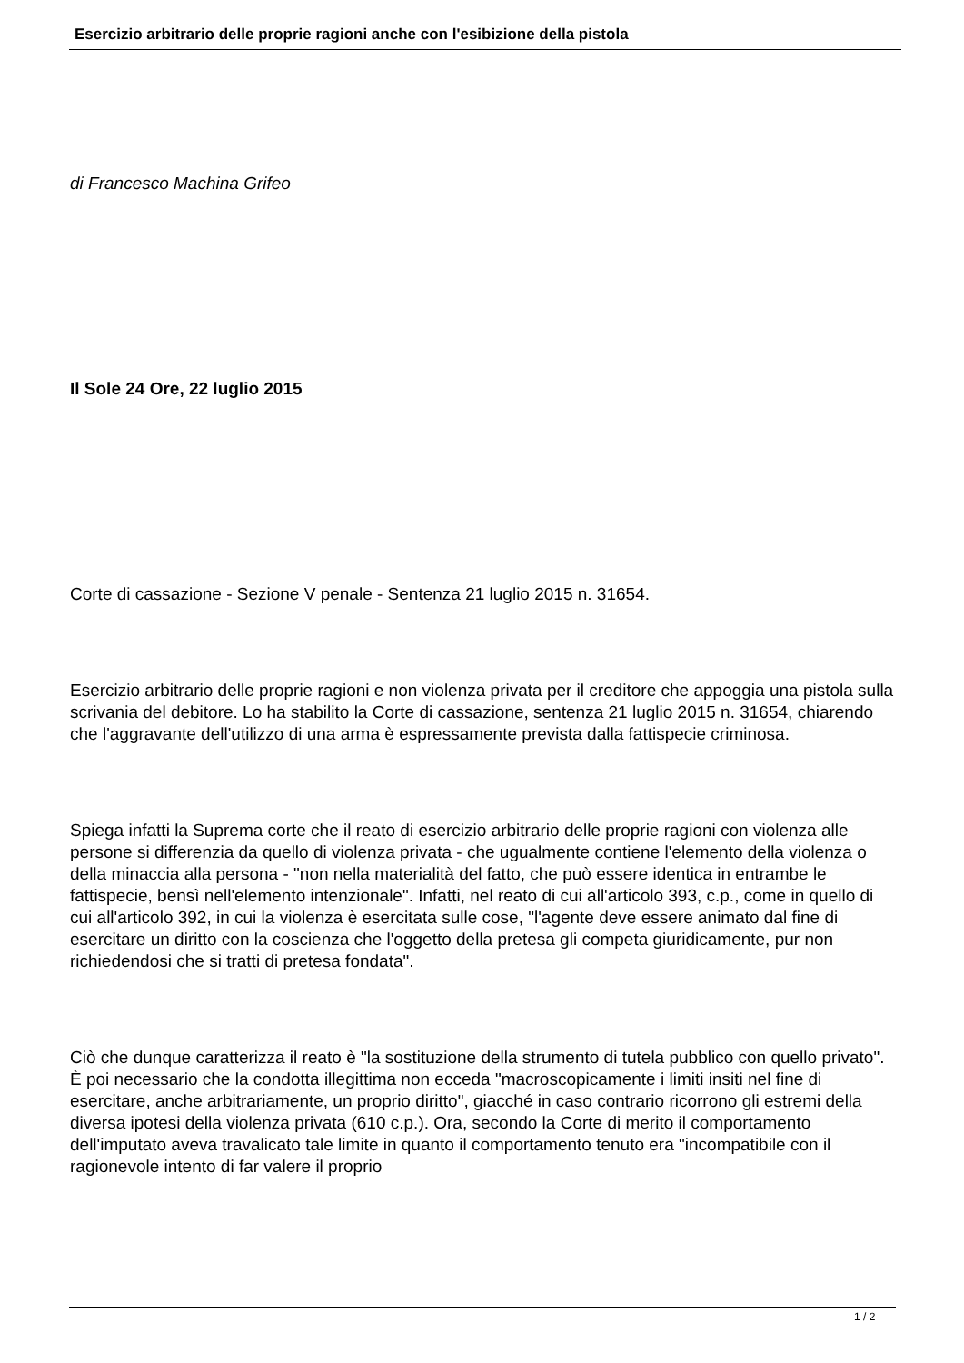Esercizio arbitrario delle proprie ragioni anche con l'esibizione della pistola
di Francesco Machina Grifeo
Il Sole 24 Ore, 22 luglio 2015
Corte di cassazione - Sezione V penale - Sentenza 21 luglio 2015 n. 31654.
Esercizio arbitrario delle proprie ragioni e non violenza privata per il creditore che appoggia una pistola sulla scrivania del debitore. Lo ha stabilito la Corte di cassazione, sentenza 21 luglio 2015 n. 31654, chiarendo che l'aggravante dell'utilizzo di una arma è espressamente prevista dalla fattispecie criminosa.
Spiega infatti la Suprema corte che il reato di esercizio arbitrario delle proprie ragioni con violenza alle persone si differenzia da quello di violenza privata - che ugualmente contiene l'elemento della violenza o della minaccia alla persona - "non nella materialità del fatto, che può essere identica in entrambe le fattispecie, bensì nell'elemento intenzionale". Infatti, nel reato di cui all'articolo 393, c.p., come in quello di cui all'articolo 392, in cui la violenza è esercitata sulle cose, "l'agente deve essere animato dal fine di esercitare un diritto con la coscienza che l'oggetto della pretesa gli competa giuridicamente, pur non richiedendosi che si tratti di pretesa fondata".
Ciò che dunque caratterizza il reato è "la sostituzione della strumento di tutela pubblico con quello privato". È poi necessario che la condotta illegittima non ecceda "macroscopicamente i limiti insiti nel fine di esercitare, anche arbitrariamente, un proprio diritto", giacché in caso contrario ricorrono gli estremi della diversa ipotesi della violenza privata (610 c.p.). Ora, secondo la Corte di merito il comportamento dell'imputato aveva travalicato tale limite in quanto il comportamento tenuto era "incompatibile con il ragionevole intento di far valere il proprio
1 / 2